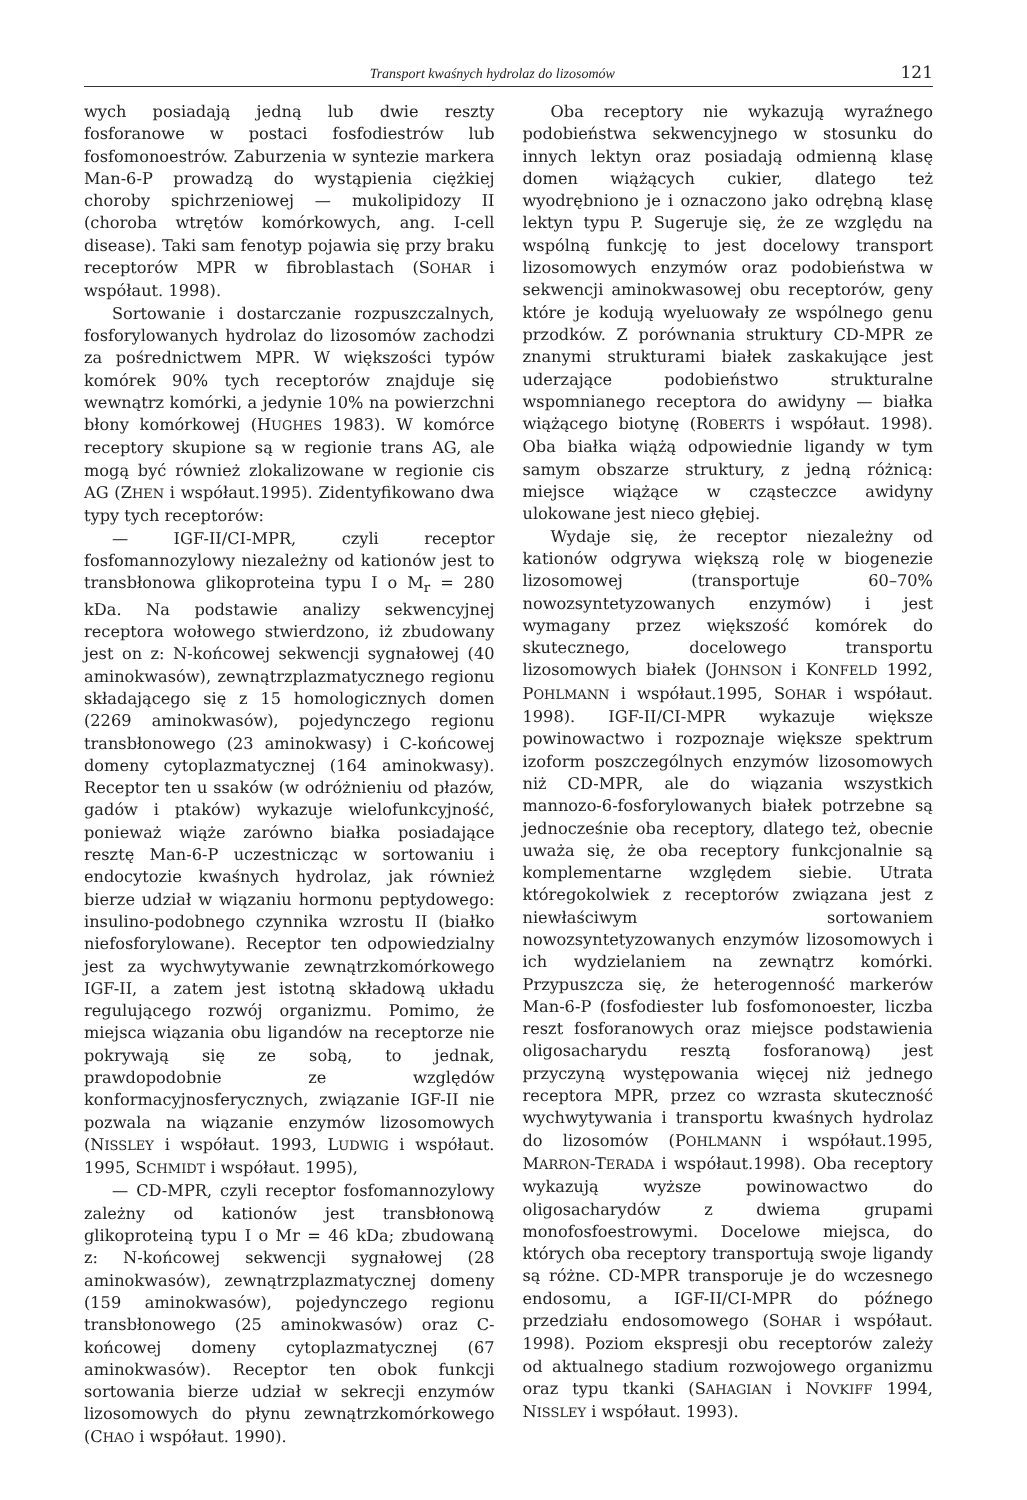Transport kwaśnych hydrolaz do lizosomów 121
wych posiadają jedną lub dwie reszty fosforanowe w postaci fosfodiestrów lub fosfomonoestrów. Zaburzenia w syntezie markera Man-6-P prowadzą do wystąpienia ciężkiej choroby spichrzeniowej — mukolipidozy II (choroba wtrętów komórkowych, ang. I-cell disease). Taki sam fenotyp pojawia się przy braku receptorów MPR w fibroblastach (SOHAR i współaut. 1998).
Sortowanie i dostarczanie rozpuszczalnych, fosforylowanych hydrolaz do lizosomów zachodzi za pośrednictwem MPR. W większości typów komórek 90% tych receptorów znajduje się wewnątrz komórki, a jedynie 10% na powierzchni błony komórkowej (HUGHES 1983). W komórce receptory skupione są w regionie trans AG, ale mogą być również zlokalizowane w regionie cis AG (ZHEN i współaut.1995). Zidentyfikowano dwa typy tych receptorów:
— IGF-II/CI-MPR, czyli receptor fosfomannozylowy niezależny od kationów jest to transbłonowa glikoproteina typu I o M<sub>r</sub> = 280 kDa. Na podstawie analizy sekwencyjnej receptora wołowego stwierdzono, iż zbudowany jest on z: N-końcowej sekwencji sygnałowej (40 aminokwasów), zewnątrzplazmatycznego regionu składającego się z 15 homologicznych domen (2269 aminokwasów), pojedynczego regionu transbłonowego (23 aminokwasy) i C-końcowej domeny cytoplazmatycznej (164 aminokwasy). Receptor ten u ssaków (w odróżnieniu od płazów, gadów i ptaków) wykazuje wielofunkcyjność, ponieważ wiąże zarówno białka posiadające resztę Man-6-P uczestnicząc w sortowaniu i endocytozie kwaśnych hydrolaz, jak również bierze udział w wiązaniu hormonu peptydowego: insulino-podobnego czynnika wzrostu II (białko niefosforylowane). Receptor ten odpowiedzialny jest za wychwytywanie zewnątrzkomórkowego IGF-II, a zatem jest istotną składową układu regulującego rozwój organizmu. Pomimo, że miejsca wiązania obu ligandów na receptorze nie pokrywają się ze sobą, to jednak, prawdopodobnie ze względów konformacyjnosferycznych, związanie IGF-II nie pozwala na wiązanie enzymów lizosomowych (NISSLEY i współaut. 1993, LUDWIG i współaut. 1995, SCHMIDT i współaut. 1995),
— CD-MPR, czyli receptor fosfomannozylowy zależny od kationów jest transbłonową glikoproteiną typu I o Mr = 46 kDa; zbudowaną z: N-końcowej sekwencji sygnałowej (28 aminokwasów), zewnątrzplazmatycznej domeny (159 aminokwasów), pojedynczego regionu transbłonowego (25 aminokwasów) oraz C-końcowej domeny cytoplazmatycznej (67 aminokwasów). Receptor ten obok funkcji sortowania bierze udział w sekrecji enzymów lizosomowych do płynu zewnątrzkomórkowego (CHAO i współaut. 1990).
Oba receptory nie wykazują wyraźnego podobieństwa sekwencyjnego w stosunku do innych lektyn oraz posiadają odmienną klasę domen wiążących cukier, dlatego też wyodrębniono je i oznaczono jako odrębną klasę lektyn typu P. Sugeruje się, że ze względu na wspólną funkcję to jest docelowy transport lizosomowych enzymów oraz podobieństwa w sekwencji aminokwasowej obu receptorów, geny które je kodują wyeluowały ze wspólnego genu przodków. Z porównania struktury CD-MPR ze znanymi strukturami białek zaskakujące jest uderzające podobieństwo strukturalne wspomnianego receptora do awidyny — białka wiążącego biotynę (ROBERTS i współaut. 1998). Oba białka wiążą odpowiednie ligandy w tym samym obszarze struktury, z jedną różnicą: miejsce wiążące w cząsteczce awidyny ulokowane jest nieco głębiej.
Wydaje się, że receptor niezależny od kationów odgrywa większą rolę w biogenezie lizosomowej (transportuje 60–70% nowozsyntetyzowanych enzymów) i jest wymagany przez większość komórek do skutecznego, docelowego transportu lizosomowych białek (JOHNSON i KONFELD 1992, POHLMANN i współaut.1995, SOHAR i współaut. 1998). IGF-II/CI-MPR wykazuje większe powinowactwo i rozpoznaje większe spektrum izoform poszczególnych enzymów lizosomowych niż CD-MPR, ale do wiązania wszystkich mannozo-6-fosforylowanych białek potrzebne są jednocześnie oba receptory, dlatego też, obecnie uważa się, że oba receptory funkcjonalnie są komplementarne względem siebie. Utrata któregokolwiek z receptorów związana jest z niewłaściwym sortowaniem nowozsyntetyzowanych enzymów lizosomowych i ich wydzielaniem na zewnątrz komórki. Przypuszcza się, że heterogenność markerów Man-6-P (fosfodiester lub fosfomonoester, liczba reszt fosforanowych oraz miejsce podstawienia oligosacharydu resztą fosforanową) jest przyczyną występowania więcej niż jednego receptora MPR, przez co wzrasta skuteczność wychwytywania i transportu kwaśnych hydrolaz do lizosomów (POHLMANN i współaut.1995, MARRON-TERADA i współaut.1998). Oba receptory wykazują wyższe powinowactwo do oligosacharydów z dwiema grupami monofosfoestrowymi. Docelowe miejsca, do których oba receptory transportują swoje ligandy są różne. CD-MPR transporuje je do wczesnego endosomu, a IGF-II/CI-MPR do późnego przedziału endosomowego (SOHAR i współaut. 1998). Poziom ekspresji obu receptorów zależy od aktualnego stadium rozwojowego organizmu oraz typu tkanki (SAHAGIAN i NOVKIFF 1994, NISSLEY i współaut. 1993).